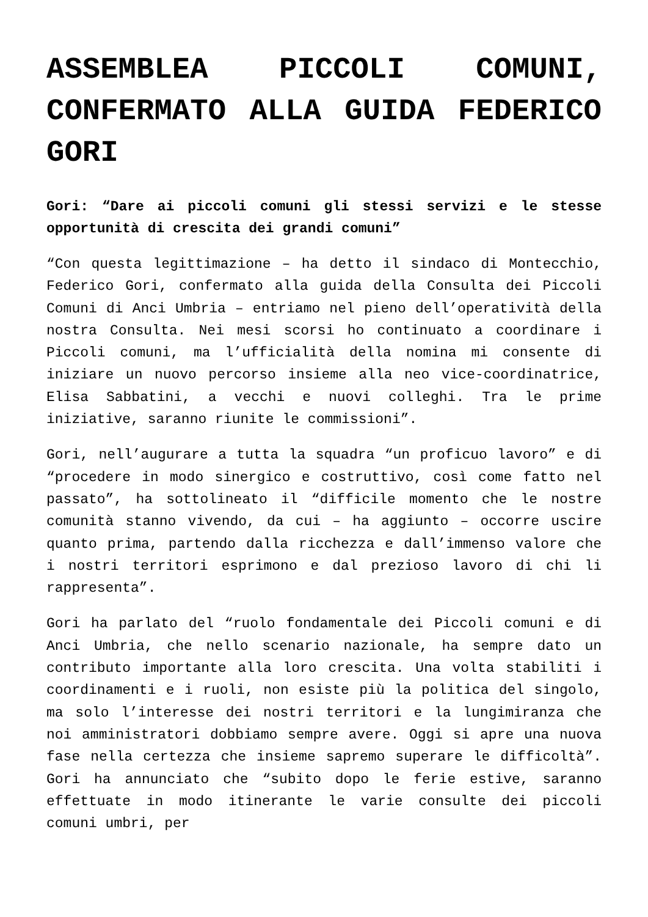ASSEMBLEA PICCOLI COMUNI, CONFERMATO ALLA GUIDA FEDERICO GORI
Gori: “Dare ai piccoli comuni gli stessi servizi e le stesse opportunità di crescita dei grandi comuni”
“Con questa legittimazione – ha detto il sindaco di Montecchio, Federico Gori, confermato alla guida della Consulta dei Piccoli Comuni di Anci Umbria – entriamo nel pieno dell’operatività della nostra Consulta. Nei mesi scorsi ho continuato a coordinare i Piccoli comuni, ma l’ufficialità della nomina mi consente di iniziare un nuovo percorso insieme alla neo vice-coordinatrice, Elisa Sabbatini, a vecchi e nuovi colleghi. Tra le prime iniziative, saranno riunite le commissioni”.
Gori, nell’augurare a tutta la squadra “un proficuo lavoro” e di “procedere in modo sinergico e costruttivo, così come fatto nel passato”, ha sottolineato il “difficile momento che le nostre comunità stanno vivendo, da cui – ha aggiunto – occorre uscire quanto prima, partendo dalla ricchezza e dall’immenso valore che i nostri territori esprimono e dal prezioso lavoro di chi li rappresenta”.
Gori ha parlato del “ruolo fondamentale dei Piccoli comuni e di Anci Umbria, che nello scenario nazionale, ha sempre dato un contributo importante alla loro crescita. Una volta stabiliti i coordinamenti e i ruoli, non esiste più la politica del singolo, ma solo l’interesse dei nostri territori e la lungimiranza che noi amministratori dobbiamo sempre avere. Oggi si apre una nuova fase nella certezza che insieme sapremo superare le difficoltà”. Gori ha annunciato che “subito dopo le ferie estive, saranno effettuate in modo itinerante le varie consulte dei piccoli comuni umbri, per